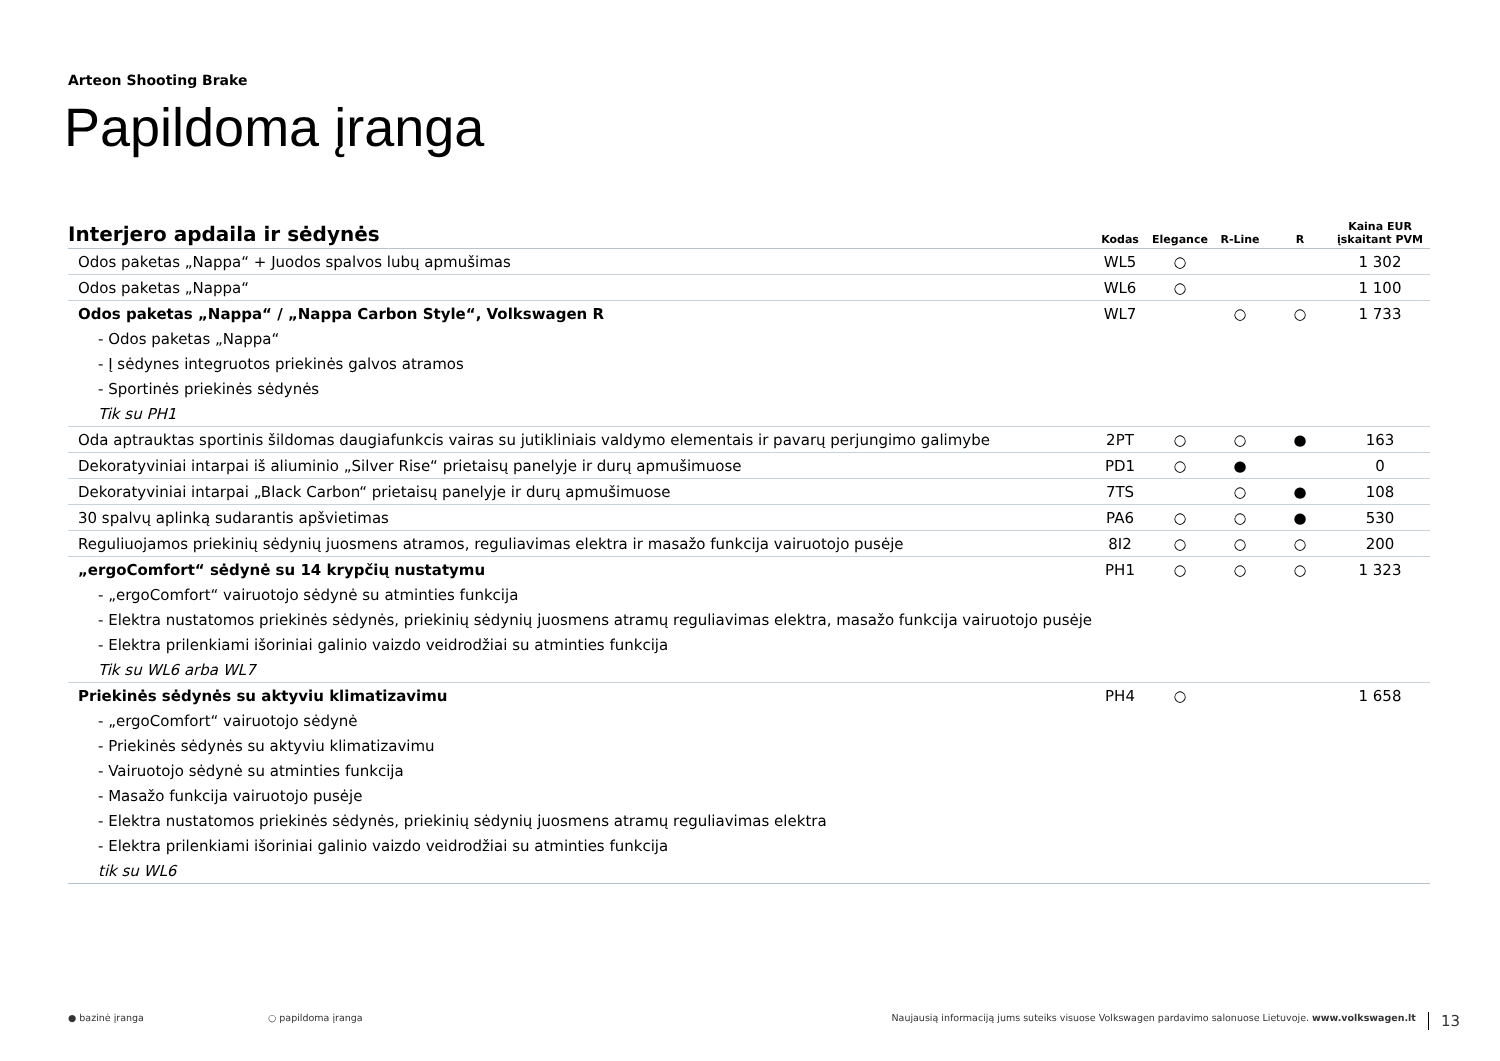Arteon Shooting Brake
Papildoma įranga
| Interjero apdaila ir sėdynės | Kodas | Elegance | R-Line | R | Kaina EUR įskaitant PVM |
| --- | --- | --- | --- | --- | --- |
| Odos paketas „Nappa“ + Juodos spalvos lubų apmušimas | WL5 | ○ | | | 1 302 |
| Odos paketas „Nappa“ | WL6 | ○ | | | 1 100 |
| Odos paketas „Nappa“ / „Nappa Carbon Style“, Volkswagen R | WL7 | | ○ | ○ | 1 733 |
| - Odos paketas „Nappa“ | | | | | |
| - Į sėdynes integruotos priekinės galvos atramos | | | | | |
| - Sportinės priekinės sėdynės | | | | | |
| Tik su PH1 | | | | | |
| Oda aptrauktas sportinis šildomas daugiafunkcis vairas su jutikliniais valdymo elementais ir pavarų perjungimo galimybe | 2PT | ○ | ○ | ● | 163 |
| Dekoratyviniai intarpai iš aliuminio „Silver Rise“ prietaisų panelyje ir durų apmušimuose | PD1 | ○ | ● | | 0 |
| Dekoratyviniai intarpai „Black Carbon“ prietaisų panelyje ir durų apmušimuose | 7TS | | ○ | ● | 108 |
| 30 spalvų aplinką sudarantis apšvietimas | PA6 | ○ | ○ | ● | 530 |
| Reguliuojamos priekinių sėdynių juosmens atramos, reguliavimas elektra ir masažo funkcija vairuotojo pusėje | 8I2 | ○ | ○ | ○ | 200 |
| „ergoComfort“ sėdynė su 14 krypčių nustatymu | PH1 | ○ | ○ | ○ | 1 323 |
| - „ergoComfort“ vairuotojo sėdynė su atminties funkcija | | | | | |
| - Elektra nustatomos priekinės sėdynės, priekinių sėdynių juosmens atramų reguliavimas elektra, masažo funkcija vairuotojo pusėje | | | | | |
| - Elektra prilenkiami išoriniai galinio vaizdo veidrodžiai su atminties funkcija | | | | | |
| Tik su WL6 arba WL7 | | | | | |
| Priekinės sėdynės su aktyviu klimatizavimu | PH4 | ○ | | | 1 658 |
| - „ergoComfort“ vairuotojo sėdynė | | | | | |
| - Priekinės sėdynės su aktyviu klimatizavimu | | | | | |
| - Vairuotojo sėdynė su atminties funkcija | | | | | |
| - Masažo funkcija vairuotojo pusėje | | | | | |
| - Elektra nustatomos priekinės sėdynės, priekinių sėdynių juosmens atramų reguliavimas elektra | | | | | |
| - Elektra prilenkiami išoriniai galinio vaizdo veidrodžiai su atminties funkcija | | | | | |
| tik su WL6 | | | | | |
● bazinė įranga ○ papildoma įranga Naujausią informaciją jums suteiks visuose Volkswagen pardavimo salonuose Lietuvoje. www.volkswagen.lt 13